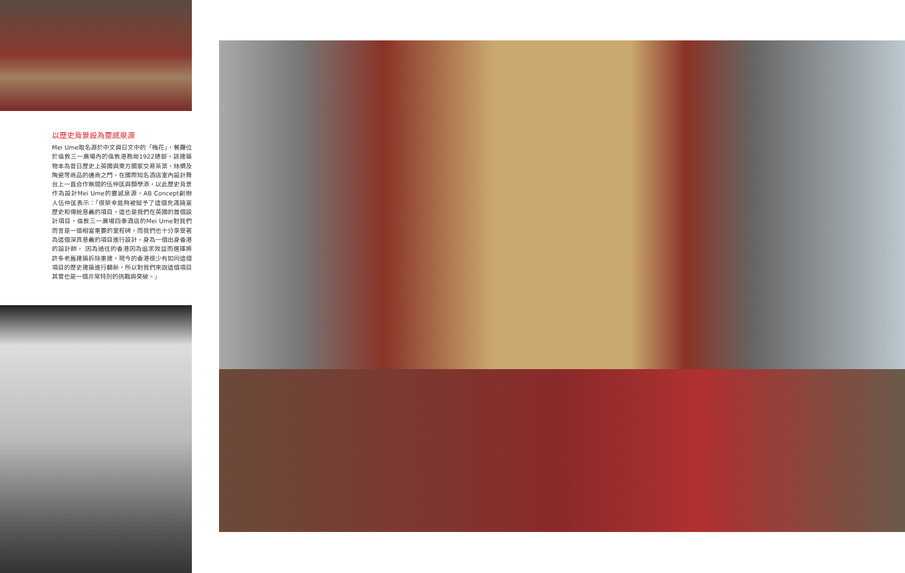以歷史背景設為靈感泉源
Mei Ume取名源於中文與日文中的「梅花」，餐廳位於倫敦三一廣場內的倫敦港務局1922總部，該建築物本為昔日歷史上英國與東方國家交易茶葉、絲綢及陶瓷等商品的通商之門。在國際知名酒店室內設計舞台上一直合作無間的伍仲匡與顏學添，以此歷史背景作為設計Mei Ume的靈感泉源。AB Concept創辦人伍仲匡表示：「很榮幸能夠被賦予了這個充滿饒富歷史和傳統意義的項目，這也是我們在英國的首個設計項目，倫敦三一廣場四季酒店的Mei Ume對我們而言是一個相當重要的里程碑，而我們也十分享受著為這個深具意義的項目進行設計。身為一個出身香港的設計師， 因為過往的香港因為追求效益而選擇將許多老舊建築拆除重建，現今的香港很少有如同這個項目的歷史建築進行翻新，所以對我們來說這個項目其實也是一個非常特別的挑戰與突破。」